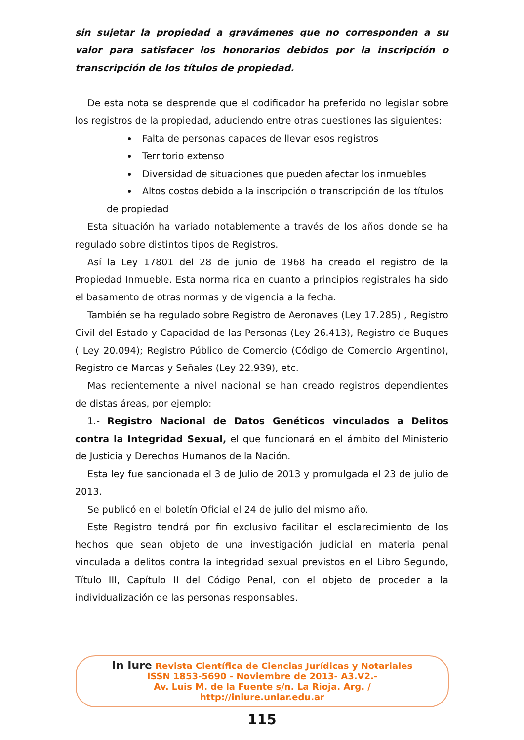sin sujetar la propiedad a gravámenes que no corresponden a su valor para satisfacer los honorarios debidos por la inscripción o transcripción de los títulos de propiedad.
De esta nota se desprende que el codificador ha preferido no legislar sobre los registros de la propiedad, aduciendo entre otras cuestiones las siguientes:
Falta de personas capaces de llevar esos registros
Territorio extenso
Diversidad de situaciones que pueden afectar los inmuebles
Altos costos debido a la inscripción o transcripción de los títulos
de propiedad
Esta situación ha variado notablemente a través de los años donde se ha regulado sobre distintos tipos de Registros.
Así la Ley 17801 del 28 de junio de 1968 ha creado el registro de la Propiedad Inmueble. Esta norma rica en cuanto a principios registrales ha sido el basamento de otras normas y de vigencia a la fecha.
También se ha regulado sobre Registro de Aeronaves (Ley 17.285) , Registro Civil del Estado y Capacidad de las Personas (Ley 26.413), Registro de Buques ( Ley 20.094); Registro Público de Comercio (Código de Comercio Argentino), Registro de Marcas y Señales (Ley 22.939), etc.
Mas recientemente a nivel nacional se han creado registros dependientes de distas áreas, por ejemplo:
1.- Registro Nacional de Datos Genéticos vinculados a Delitos contra la Integridad Sexual, el que funcionará en el ámbito del Ministerio de Justicia y Derechos Humanos de la Nación.
Esta ley fue sancionada el 3 de Julio de 2013 y promulgada el 23 de julio de 2013.
Se publicó en el boletín Oficial el 24 de julio del mismo año.
Este Registro tendrá por fin exclusivo facilitar el esclarecimiento de los hechos que sean objeto de una investigación judicial en materia penal vinculada a delitos contra la integridad sexual previstos en el Libro Segundo, Título III, Capítulo II del Código Penal, con el objeto de proceder a la individualización de las personas responsables.
In Iure Revista Científica de Ciencias Jurídicas y Notariales
ISSN 1853-5690 - Noviembre de 2013- A3.V2.-
Av. Luis M. de la Fuente s/n. La Rioja. Arg. /
http://iniure.unlar.edu.ar
115